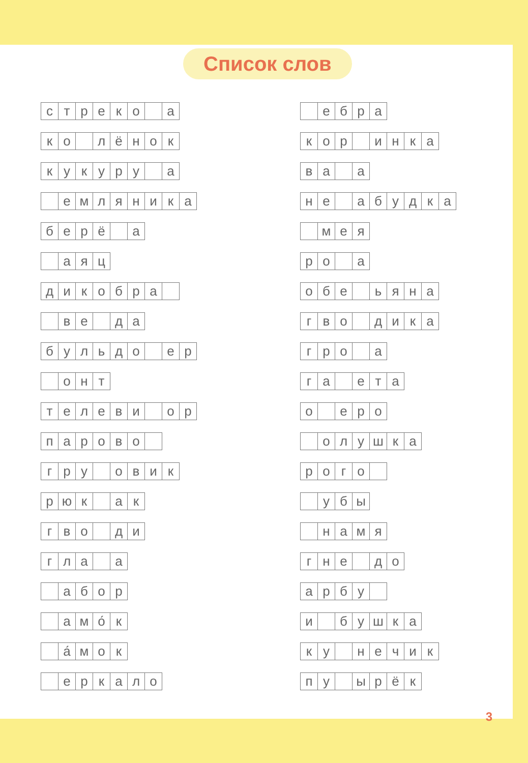Список слов
| с | т | р | е | к | о | | а |
| к | о | | л | ё | н | о | к |
| к | у | к | у | р | у | | а |
| | е | м | л | я | н | и | к | а |
| б | е | р | ё | | а |
| | а | я | ц |
| д | и | к | о | б | р | а | |
| | в | е | | д | а |
| б | у | л | ь | д | о | | е | р |
| | о | н | т |
| т | е | л | е | в | и | | о | р |
| п | а | р | о | в | о | |
| г | р | у | | о | в | и | к |
| р | ю | к | | а | к |
| г | в | о | | д | и |
| г | л | а | | а |
| | а | б | о | р |
| | а | м | о́ | к |
| | а́ | м | о | к |
| | е | р | к | а | л | о |
| | е | б | р | а |
| к | о | р | | и | н | к | а |
| в | а | | а |
| н | е | | а | б | у | д | к | а |
| | м | е | я |
| р | о | | а |
| о | б | е | | ь | я | н | а |
| г | в | о | | д | и | к | а |
| г | р | о | | а |
| г | а | | е | т | а |
| о | | е | р | о |
| | о | л | у | ш | к | а |
| р | о | г | о | |
| | у | б | ы |
| | н | а | м | я |
| г | н | е | | д | о |
| а | р | б | у | |
| и | | б | у | ш | к | а |
| к | у | | н | е | ч | и | к |
| п | у | | ы | р | ё | к |
3